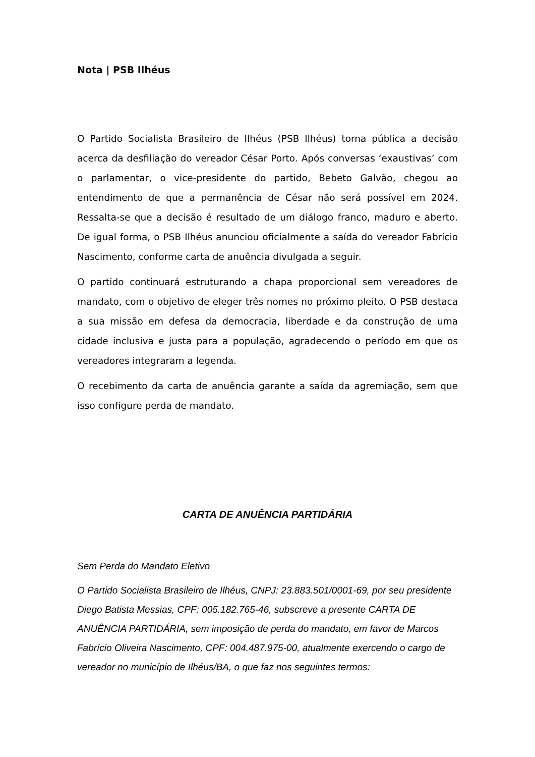Nota | PSB Ilhéus
O Partido Socialista Brasileiro de Ilhéus (PSB Ilhéus) torna pública a decisão acerca da desfiliação do vereador César Porto. Após conversas ‘exaustivas’ com o parlamentar, o vice-presidente do partido, Bebeto Galvão, chegou ao entendimento de que a permanência de César não será possível em 2024. Ressalta-se que a decisão é resultado de um diálogo franco, maduro e aberto. De igual forma, o PSB Ilhéus anunciou oficialmente a saída do vereador Fabrício Nascimento, conforme carta de anuência divulgada a seguir.
O partido continuará estruturando a chapa proporcional sem vereadores de mandato, com o objetivo de eleger três nomes no próximo pleito. O PSB destaca a sua missão em defesa da democracia, liberdade e da construção de uma cidade inclusiva e justa para a população, agradecendo o período em que os vereadores integraram a legenda.
O recebimento da carta de anuência garante a saída da agremiação, sem que isso configure perda de mandato.
CARTA DE ANUÊNCIA PARTIDÁRIA
Sem Perda do Mandato Eletivo
O Partido Socialista Brasileiro de Ilhéus, CNPJ: 23.883.501/0001-69, por seu presidente Diego Batista Messias, CPF: 005.182.765-46, subscreve a presente CARTA DE ANUÊNCIA PARTIDÁRIA, sem imposição de perda do mandato, em favor de Marcos Fabrício Oliveira Nascimento, CPF: 004.487.975-00, atualmente exercendo o cargo de vereador no município de Ilhéus/BA, o que faz nos seguintes termos: